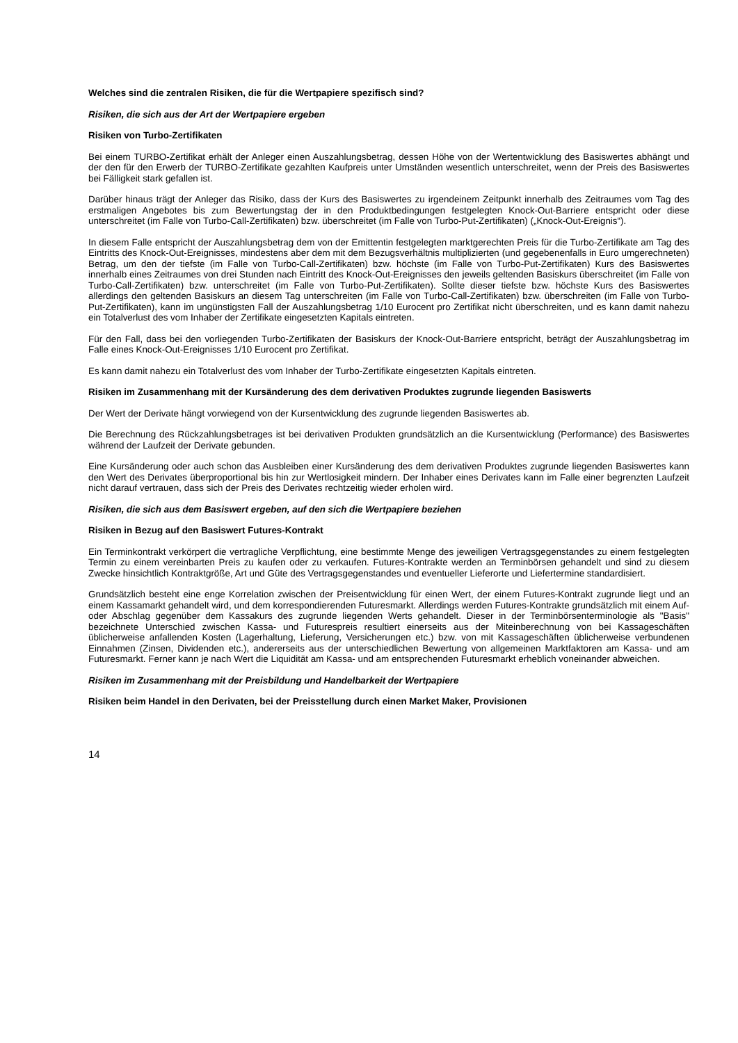Welches sind die zentralen Risiken, die für die Wertpapiere spezifisch sind?
Risiken, die sich aus der Art der Wertpapiere ergeben
Risiken von Turbo-Zertifikaten
Bei einem TURBO-Zertifikat erhält der Anleger einen Auszahlungsbetrag, dessen Höhe von der Wertentwicklung des Basiswertes abhängt und der den für den Erwerb der TURBO-Zertifikate gezahlten Kaufpreis unter Umständen wesentlich unterschreitet, wenn der Preis des Basiswertes bei Fälligkeit stark gefallen ist.
Darüber hinaus trägt der Anleger das Risiko, dass der Kurs des Basiswertes zu irgendeinem Zeitpunkt innerhalb des Zeitraumes vom Tag des erstmaligen Angebotes bis zum Bewertungstag der in den Produktbedingungen festgelegten Knock-Out-Barriere entspricht oder diese unterschreitet (im Falle von Turbo-Call-Zertifikaten) bzw. überschreitet (im Falle von Turbo-Put-Zertifikaten) („Knock-Out-Ereignis“).
In diesem Falle entspricht der Auszahlungsbetrag dem von der Emittentin festgelegten marktgerechten Preis für die Turbo-Zertifikate am Tag des Eintritts des Knock-Out-Ereignisses, mindestens aber dem mit dem Bezugsverhältnis multiplizierten (und gegebenenfalls in Euro umgerechneten) Betrag, um den der tiefste (im Falle von Turbo-Call-Zertifikaten) bzw. höchste (im Falle von Turbo-Put-Zertifikaten) Kurs des Basiswertes innerhalb eines Zeitraumes von drei Stunden nach Eintritt des Knock-Out-Ereignisses den jeweils geltenden Basiskurs überschreitet (im Falle von Turbo-Call-Zertifikaten) bzw. unterschreitet (im Falle von Turbo-Put-Zertifikaten). Sollte dieser tiefste bzw. höchste Kurs des Basiswertes allerdings den geltenden Basiskurs an diesem Tag unterschreiten (im Falle von Turbo-Call-Zertifikaten) bzw. überschreiten (im Falle von Turbo-Put-Zertifikaten), kann im ungünstigsten Fall der Auszahlungsbetrag 1/10 Eurocent pro Zertifikat nicht überschreiten, und es kann damit nahezu ein Totalverlust des vom Inhaber der Zertifikate eingesetzten Kapitals eintreten.
Für den Fall, dass bei den vorliegenden Turbo-Zertifikaten der Basiskurs der Knock-Out-Barriere entspricht, beträgt der Auszahlungsbetrag im Falle eines Knock-Out-Ereignisses 1/10 Eurocent pro Zertifikat.
Es kann damit nahezu ein Totalverlust des vom Inhaber der Turbo-Zertifikate eingesetzten Kapitals eintreten.
Risiken im Zusammenhang mit der Kursänderung des dem derivativen Produktes zugrunde liegenden Basiswerts
Der Wert der Derivate hängt vorwiegend von der Kursentwicklung des zugrunde liegenden Basiswertes ab.
Die Berechnung des Rückzahlungsbetrages ist bei derivativen Produkten grundsätzlich an die Kursentwicklung (Performance) des Basiswertes während der Laufzeit der Derivate gebunden.
Eine Kursänderung oder auch schon das Ausbleiben einer Kursänderung des dem derivativen Produktes zugrunde liegenden Basiswertes kann den Wert des Derivates überproportional bis hin zur Wertlosigkeit mindern. Der Inhaber eines Derivates kann im Falle einer begrenzten Laufzeit nicht darauf vertrauen, dass sich der Preis des Derivates rechtzeitig wieder erholen wird.
Risiken, die sich aus dem Basiswert ergeben, auf den sich die Wertpapiere beziehen
Risiken in Bezug auf den Basiswert Futures-Kontrakt
Ein Terminkontrakt verkörpert die vertragliche Verpflichtung, eine bestimmte Menge des jeweiligen Vertragsgegenstandes zu einem festgelegten Termin zu einem vereinbarten Preis zu kaufen oder zu verkaufen. Futures-Kontrakte werden an Terminbörsen gehandelt und sind zu diesem Zwecke hinsichtlich Kontraktgröße, Art und Güte des Vertragsgegenstandes und eventueller Lieferorte und Liefertermine standardisiert.
Grundsätzlich besteht eine enge Korrelation zwischen der Preisentwicklung für einen Wert, der einem Futures-Kontrakt zugrunde liegt und an einem Kassamarkt gehandelt wird, und dem korrespondierenden Futuresmarkt. Allerdings werden Futures-Kontrakte grundsätzlich mit einem Auf- oder Abschlag gegenüber dem Kassakurs des zugrunde liegenden Werts gehandelt. Dieser in der Terminbörsenterminologie als "Basis" bezeichnete Unterschied zwischen Kassa- und Futurespreis resultiert einerseits aus der Miteinberechnung von bei Kassageschäften üblicherweise anfallenden Kosten (Lagerhaltung, Lieferung, Versicherungen etc.) bzw. von mit Kassageschäften üblicherweise verbundenen Einnahmen (Zinsen, Dividenden etc.), andererseits aus der unterschiedlichen Bewertung von allgemeinen Marktfaktoren am Kassa- und am Futuresmarkt. Ferner kann je nach Wert die Liquidität am Kassa- und am entsprechenden Futuresmarkt erheblich voneinander abweichen.
Risiken im Zusammenhang mit der Preisbildung und Handelbarkeit der Wertpapiere
Risiken beim Handel in den Derivaten, bei der Preisstellung durch einen Market Maker, Provisionen
14